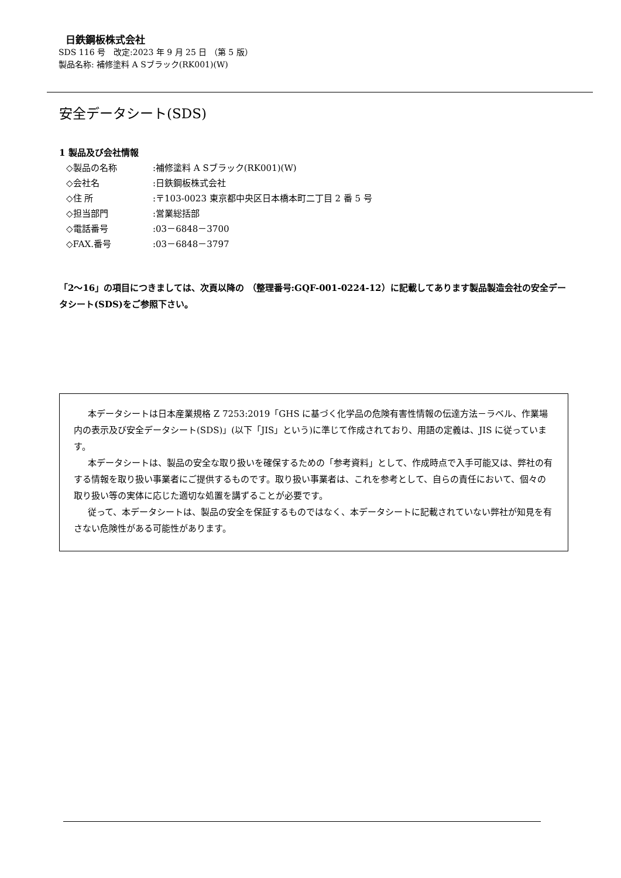日鉄鋼板株式会社
SDS 116 号　改定:2023 年 9 月 25 日 （第 5 版）
製品名称: 補修塗料 A Sブラック(RK001)(W)
安全データシート(SDS)
1 製品及び会社情報
◇製品の名称:補修塗料 A Sブラック(RK001)(W)
◇会社名:日鉄鋼板株式会社
◇住 所:〒103-0023 東京都中央区日本橋本町二丁目 2 番 5 号
◇担当部門:営業総括部
◇電話番号:03－6848－3700
◇FAX.番号:03－6848－3797
「2～16」の項目につきましては、次頁以降の （整理番号:GQF-001-0224-12）に記載してあります製品製造会社の安全データシート(SDS)をご参照下さい。
本データシートは日本産業規格 Z 7253:2019「GHS に基づく化学品の危険有害性情報の伝達方法－ラベル、作業場内の表示及び安全データシート(SDS)」(以下「JIS」という)に準じて作成されており、用語の定義は、JIS に従っています。
本データシートは、製品の安全な取り扱いを確保するための「参考資料」として、作成時点で入手可能又は、弊社の有する情報を取り扱い事業者にご提供するものです。取り扱い事業者は、これを参考として、自らの責任において、個々の取り扱い等の実体に応じた適切な処置を講ずることが必要です。
従って、本データシートは、製品の安全を保証するものではなく、本データシートに記載されていない弊社が知見を有さない危険性がある可能性があります。